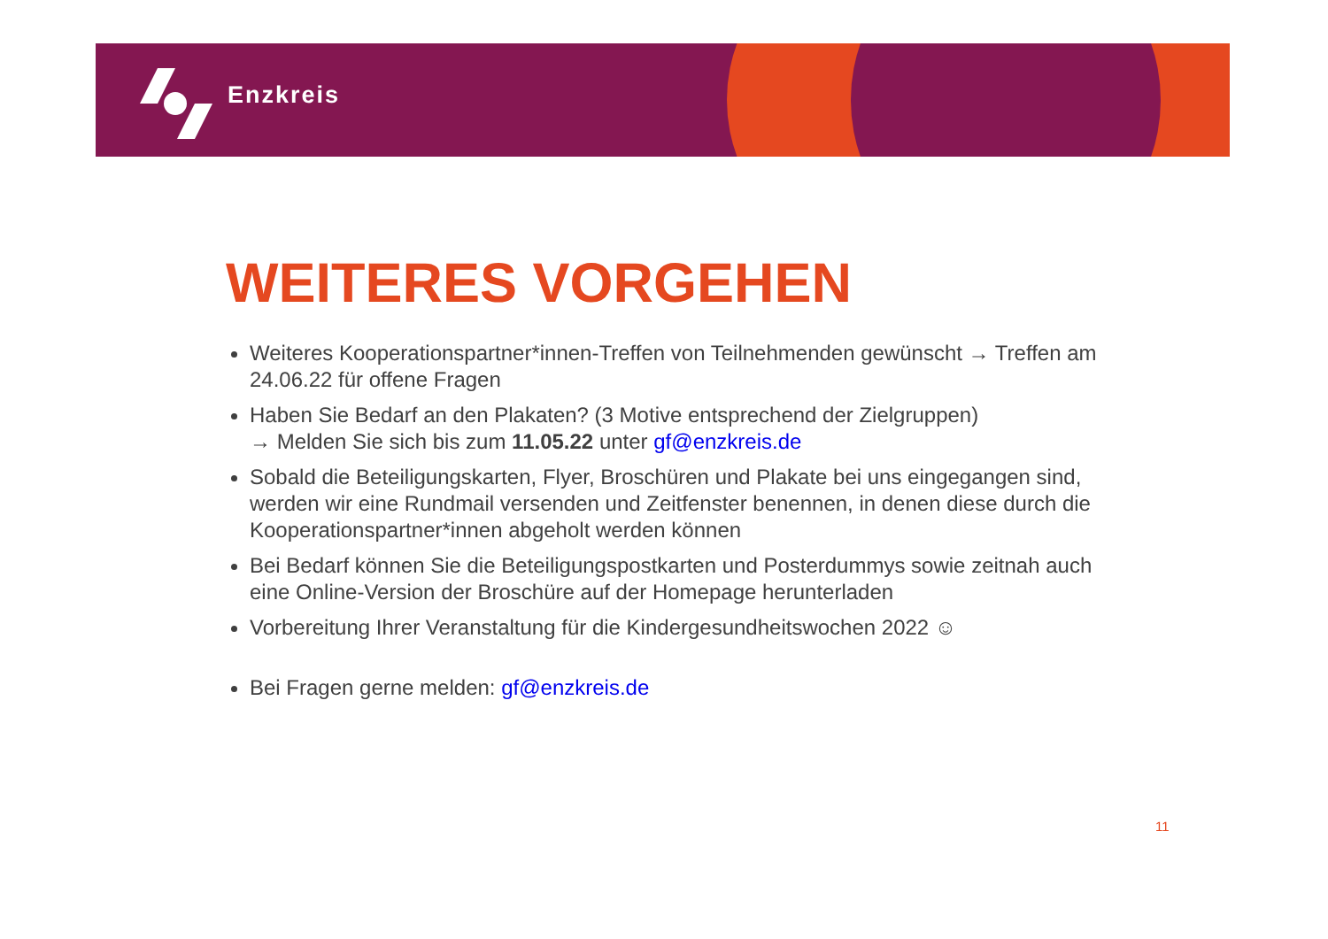Enzkreis
WEITERES VORGEHEN
Weiteres Kooperationspartner*innen-Treffen von Teilnehmenden gewünscht → Treffen am 24.06.22 für offene Fragen
Haben Sie Bedarf an den Plakaten? (3 Motive entsprechend der Zielgruppen)
→ Melden Sie sich bis zum 11.05.22 unter gf@enzkreis.de
Sobald die Beteiligungskarten, Flyer, Broschüren und Plakate bei uns eingegangen sind, werden wir eine Rundmail versenden und Zeitfenster benennen, in denen diese durch die Kooperationspartner*innen abgeholt werden können
Bei Bedarf können Sie die Beteiligungspostkarten und Posterdummys sowie zeitnah auch eine Online-Version der Broschüre auf der Homepage herunterladen
Vorbereitung Ihrer Veranstaltung für die Kindergesundheitswochen 2022 ☺
Bei Fragen gerne melden: gf@enzkreis.de
11